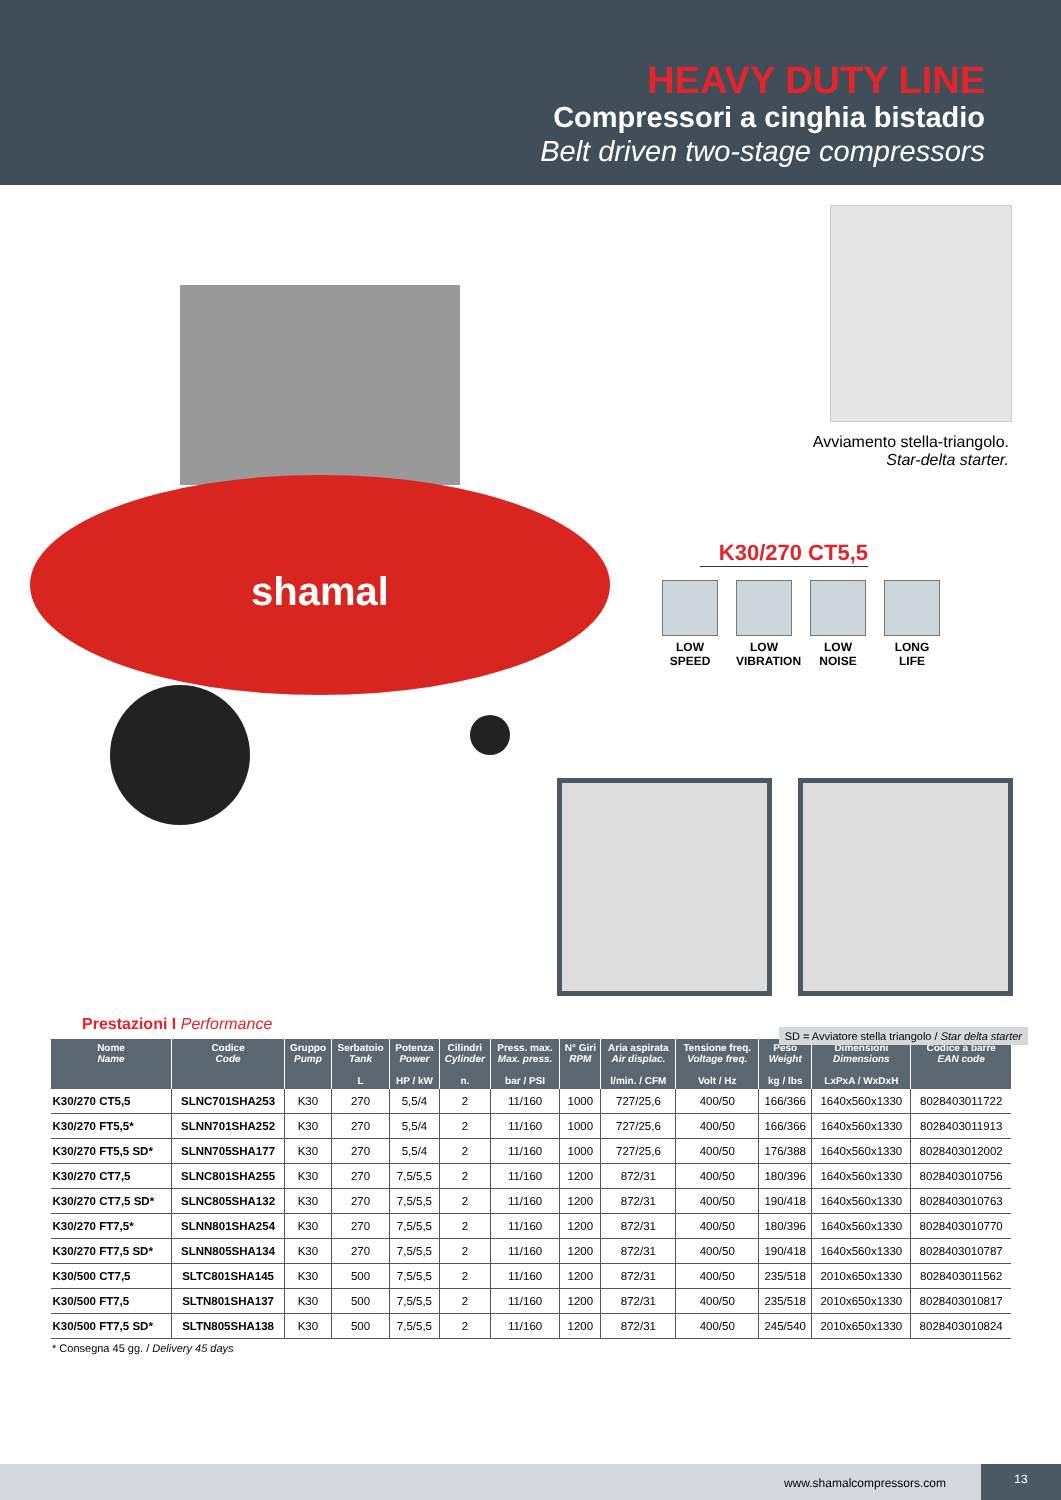HEAVY DUTY LINE
Compressori a cinghia bistadio
Belt driven two-stage compressors
shamal
Avviamento stella-triangolo.
Star-delta starter.
K30/270 CT5,5
LOW SPEED
LOW VIBRATION
LOW NOISE
LONG LIFE
SD = Avviatore stella triangolo / Star delta starter
Prestazioni I Performance
| Nome Name | Codice Code | Gruppo Pump | Serbatoio Tank L | Potenza Power HP / kW | Cilindri Cylinder n. | Press. max. Max. press. bar / PSI | N° Giri RPM | Aria aspirata Air displac. l/min. / CFM | Tensione freq. Voltage freq. Volt / Hz | Peso Weight kg / lbs | Dimensioni Dimensions LxPxA / WxDxH | Codice a barre EAN code |
| --- | --- | --- | --- | --- | --- | --- | --- | --- | --- | --- | --- | --- |
| K30/270 CT5,5 | SLNC701SHA253 | K30 | 270 | 5,5/4 | 2 | 11/160 | 1000 | 727/25,6 | 400/50 | 166/366 | 1640x560x1330 | 8028403011722 |
| K30/270 FT5,5* | SLNN701SHA252 | K30 | 270 | 5,5/4 | 2 | 11/160 | 1000 | 727/25,6 | 400/50 | 166/366 | 1640x560x1330 | 8028403011913 |
| K30/270 FT5,5 SD* | SLNN705SHA177 | K30 | 270 | 5,5/4 | 2 | 11/160 | 1000 | 727/25,6 | 400/50 | 176/388 | 1640x560x1330 | 8028403012002 |
| K30/270 CT7,5 | SLNC801SHA255 | K30 | 270 | 7,5/5,5 | 2 | 11/160 | 1200 | 872/31 | 400/50 | 180/396 | 1640x560x1330 | 8028403010756 |
| K30/270 CT7,5 SD* | SLNC805SHA132 | K30 | 270 | 7,5/5,5 | 2 | 11/160 | 1200 | 872/31 | 400/50 | 190/418 | 1640x560x1330 | 8028403010763 |
| K30/270 FT7,5* | SLNN801SHA254 | K30 | 270 | 7,5/5,5 | 2 | 11/160 | 1200 | 872/31 | 400/50 | 180/396 | 1640x560x1330 | 8028403010770 |
| K30/270 FT7,5 SD* | SLNN805SHA134 | K30 | 270 | 7,5/5,5 | 2 | 11/160 | 1200 | 872/31 | 400/50 | 190/418 | 1640x560x1330 | 8028403010787 |
| K30/500 CT7,5 | SLTC801SHA145 | K30 | 500 | 7,5/5,5 | 2 | 11/160 | 1200 | 872/31 | 400/50 | 235/518 | 2010x650x1330 | 8028403011562 |
| K30/500 FT7,5 | SLTN801SHA137 | K30 | 500 | 7,5/5,5 | 2 | 11/160 | 1200 | 872/31 | 400/50 | 235/518 | 2010x650x1330 | 8028403010817 |
| K30/500 FT7,5 SD* | SLTN805SHA138 | K30 | 500 | 7,5/5,5 | 2 | 11/160 | 1200 | 872/31 | 400/50 | 245/540 | 2010x650x1330 | 8028403010824 |
* Consegna 45 gg. / Delivery 45 days
www.shamalcompressors.com
13